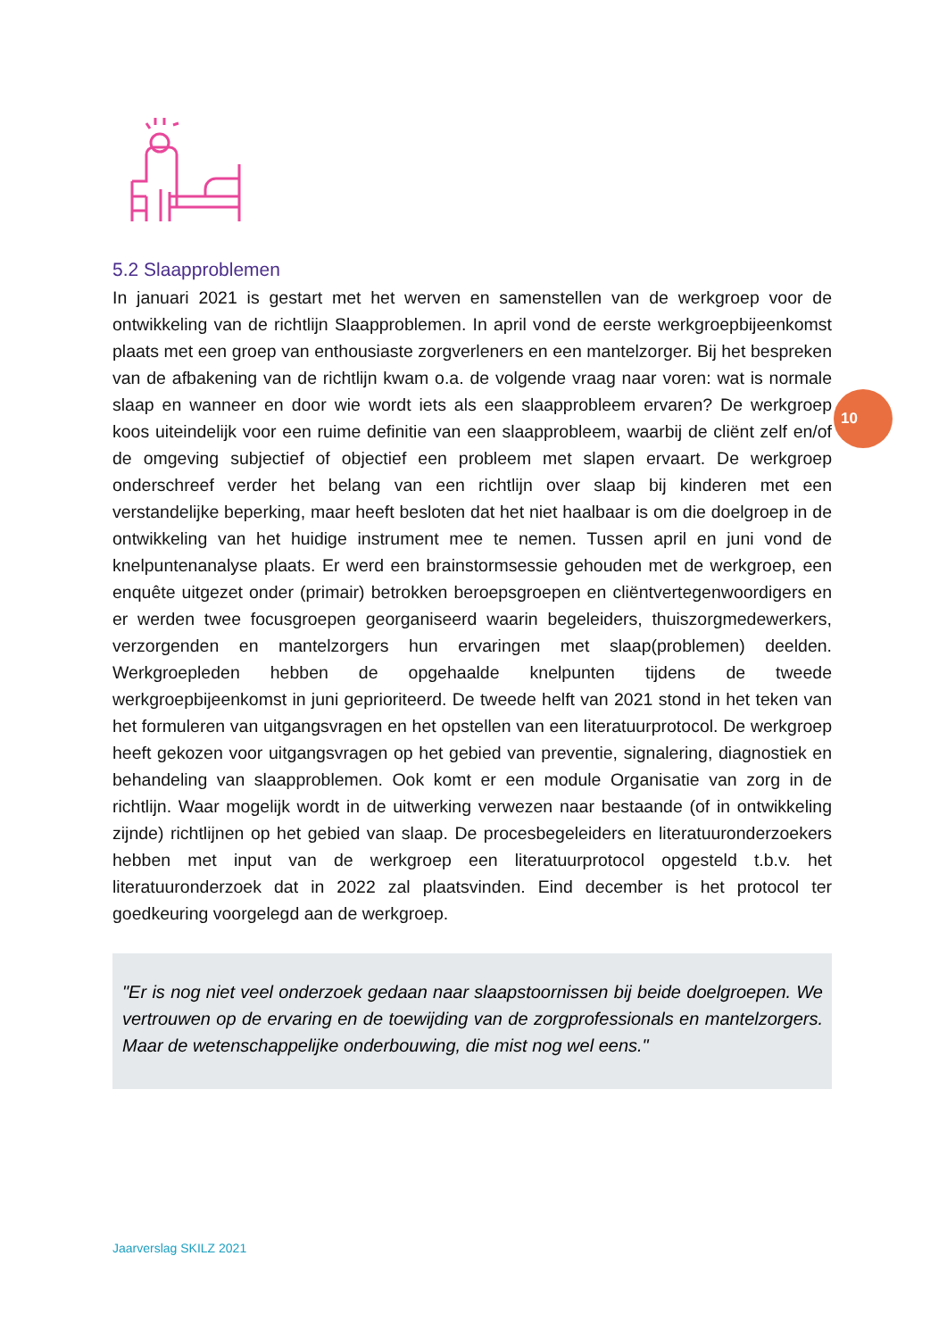10
5.2 Slaapproblemen
In januari 2021 is gestart met het werven en samenstellen van de werkgroep voor de ontwikkeling van de richtlijn Slaapproblemen. In april vond de eerste werkgroepbijeenkomst plaats met een groep van enthousiaste zorgverleners en een mantelzorger. Bij het bespreken van de afbakening van de richtlijn kwam o.a. de volgende vraag naar voren: wat is normale slaap en wanneer en door wie wordt iets als een slaapprobleem ervaren? De werkgroep koos uiteindelijk voor een ruime definitie van een slaapprobleem, waarbij de cliënt zelf en/of de omgeving subjectief of objectief een probleem met slapen ervaart. De werkgroep onderschreef verder het belang van een richtlijn over slaap bij kinderen met een verstandelijke beperking, maar heeft besloten dat het niet haalbaar is om die doelgroep in de ontwikkeling van het huidige instrument mee te nemen. Tussen april en juni vond de knelpuntenanalyse plaats. Er werd een brainstormsessie gehouden met de werkgroep, een enquête uitgezet onder (primair) betrokken beroepsgroepen en cliëntvertegenwoordigers en er werden twee focusgroepen georganiseerd waarin begeleiders, thuiszorgmedewerkers, verzorgenden en mantelzorgers hun ervaringen met slaap(problemen) deelden. Werkgroepleden hebben de opgehaalde knelpunten tijdens de tweede werkgroepbijeenkomst in juni geprioriteerd. De tweede helft van 2021 stond in het teken van het formuleren van uitgangsvragen en het opstellen van een literatuurprotocol. De werkgroep heeft gekozen voor uitgangsvragen op het gebied van preventie, signalering, diagnostiek en behandeling van slaapproblemen. Ook komt er een module Organisatie van zorg in de richtlijn. Waar mogelijk wordt in de uitwerking verwezen naar bestaande (of in ontwikkeling zijnde) richtlijnen op het gebied van slaap. De procesbegeleiders en literatuuronderzoekers hebben met input van de werkgroep een literatuurprotocol opgesteld t.b.v. het literatuuronderzoek dat in 2022 zal plaatsvinden. Eind december is het protocol ter goedkeuring voorgelegd aan de werkgroep.
"Er is nog niet veel onderzoek gedaan naar slaapstoornissen bij beide doelgroepen. We vertrouwen op de ervaring en de toewijding van de zorgprofessionals en mantelzorgers. Maar de wetenschappelijke onderbouwing, die mist nog wel eens."
Jaarverslag SKILZ 2021